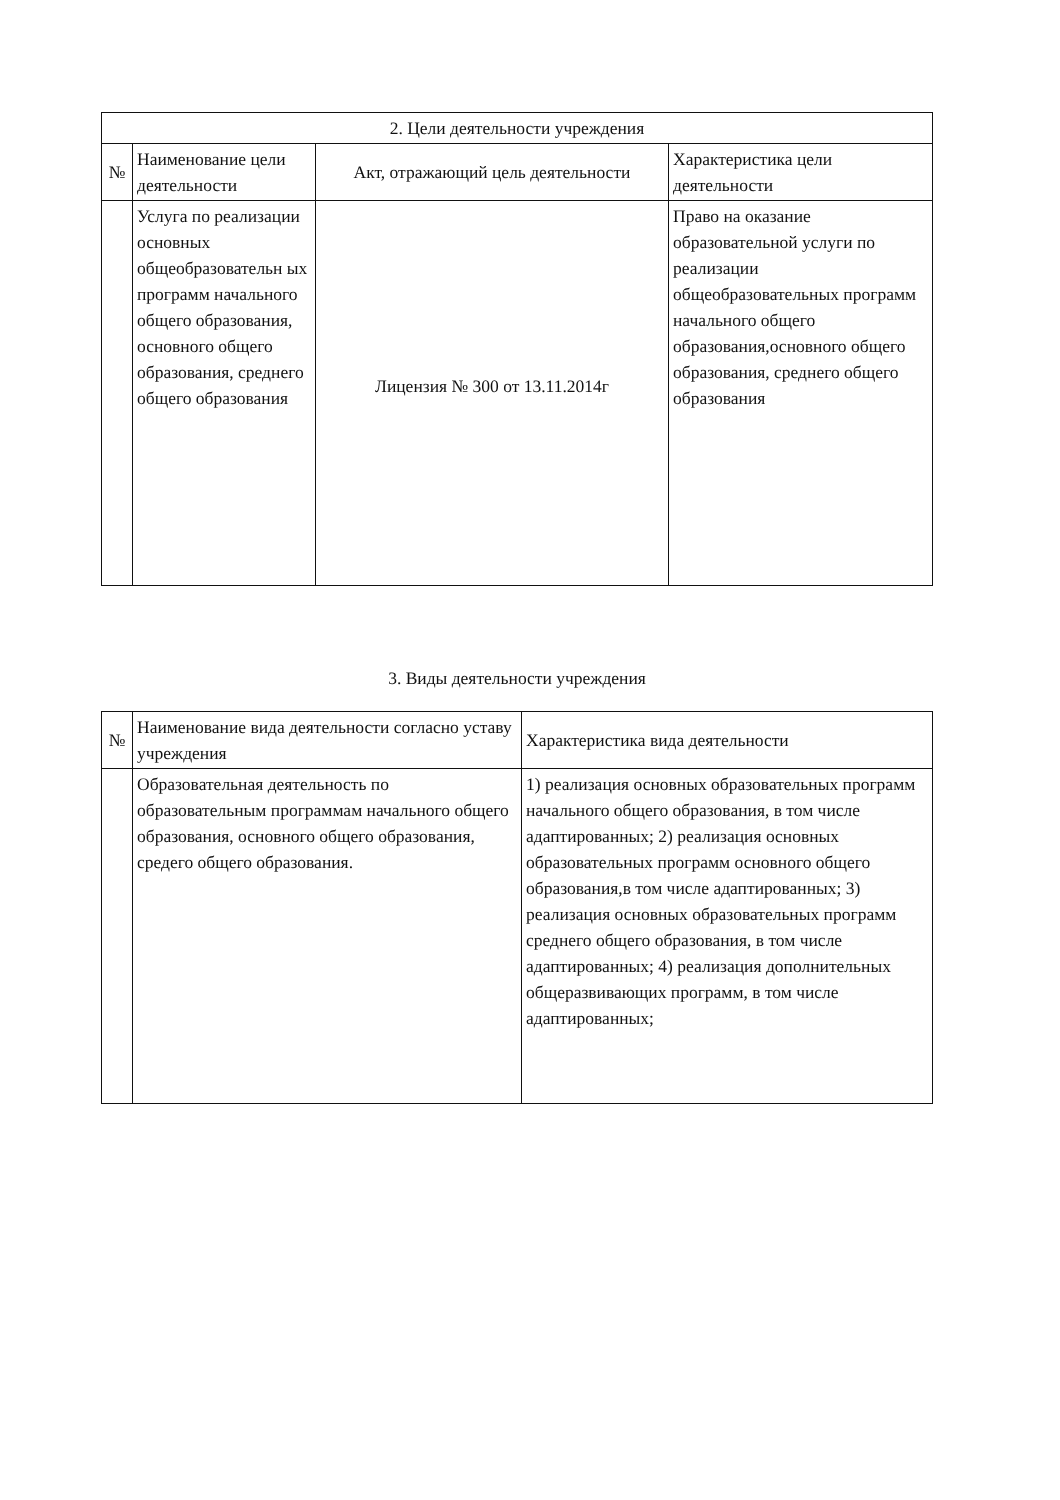| 2. Цели деятельности учреждения | | | |
| --- | --- | --- | --- |
| № | Наименование цели деятельности | Акт, отражающий цель деятельности | Характеристика цели деятельности |
| | Услуга по реализации основных общеобразовательн ых программ начального общего образования, основного общего образования, среднего общего образования | Лицензия № 300 от 13.11.2014г | Право на оказание образовательной услуги по реализации общеобразовательных программ начального общего образования,основного общего образования, среднего общего образования |
3. Виды деятельности учреждения
| № | Наименование вида деятельности согласно уставу учреждения | Характеристика вида деятельности |
| --- | --- | --- |
| | Образовательная деятельность по образовательным программам начального общего образования, основного общего образования, средего общего образования. | 1) реализация основных образовательных программ начального общего образования, в том числе адаптированных; 2) реализация основных образовательных программ основного общего образования,в том числе адаптированных; 3) реализация основных образовательных программ среднего общего образования, в том числе адаптированных; 4) реализация дополнительных общеразвивающих программ, в том числе адаптированных; |